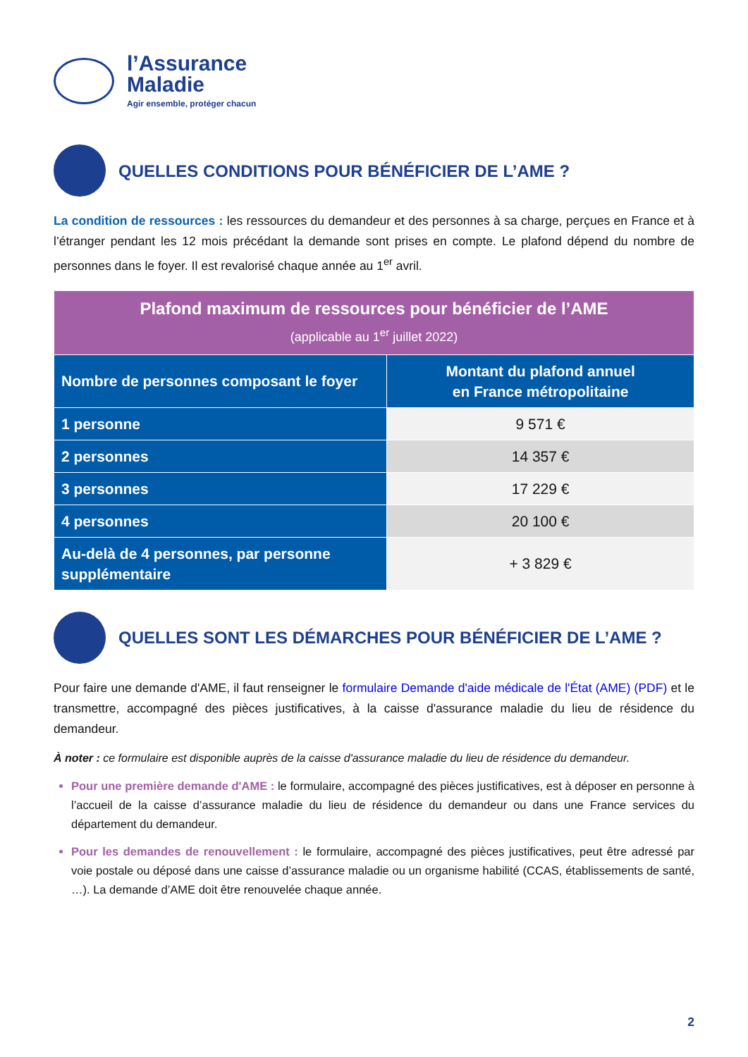l’Assurance
Maladie
Agir ensemble, protéger chacun
QUELLES CONDITIONS POUR BÉNÉFICIER DE L’AME ?
La condition de ressources : les ressources du demandeur et des personnes à sa charge, perçues en France et à l’étranger pendant les 12 mois précédant la demande sont prises en compte. Le plafond dépend du nombre de personnes dans le foyer. Il est revalorisé chaque année au 1<sup>er</sup> avril.
| Plafond maximum de ressources pour bénéficier de l’AME (applicable au 1<sup>er</sup> juillet 2022) | |
| --- | --- |
| Nombre de personnes composant le foyer | Montant du plafond annuel en France métropolitaine |
| 1 personne | 9 571 € |
| 2 personnes | 14 357 € |
| 3 personnes | 17 229 € |
| 4 personnes | 20 100 € |
| Au-delà de 4 personnes, par personne supplémentaire | + 3 829 € |
QUELLES SONT LES DÉMARCHES POUR BÉNÉFICIER DE L’AME ?
Pour faire une demande d'AME, il faut renseigner le formulaire Demande d'aide médicale de l'État (AME) (PDF) et le transmettre, accompagné des pièces justificatives, à la caisse d'assurance maladie du lieu de résidence du demandeur.
À noter : ce formulaire est disponible auprès de la caisse d'assurance maladie du lieu de résidence du demandeur.
Pour une première demande d'AME : le formulaire, accompagné des pièces justificatives, est à déposer en personne à l’accueil de la caisse d’assurance maladie du lieu de résidence du demandeur ou dans une France services du département du demandeur.
Pour les demandes de renouvellement : le formulaire, accompagné des pièces justificatives, peut être adressé par voie postale ou déposé dans une caisse d’assurance maladie ou un organisme habilité (CCAS, établissements de santé, …). La demande d’AME doit être renouvelée chaque année.
2